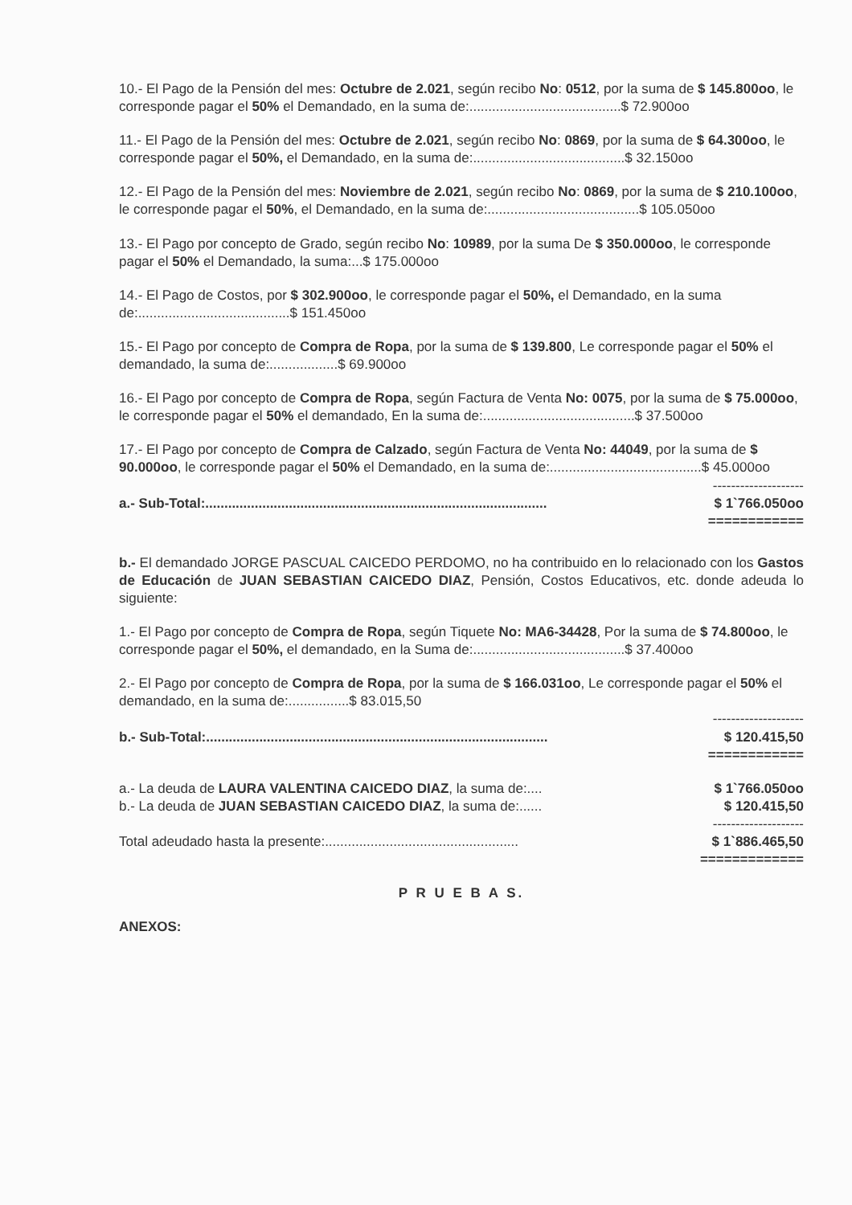10.- El Pago de la Pensión del mes: Octubre de 2.021, según recibo No: 0512, por la suma de $ 145.800oo, le corresponde pagar el 50% el Demandado, en la suma de:........................................$ 72.900oo
11.- El Pago de la Pensión del mes: Octubre de 2.021, según recibo No: 0869, por la suma de $ 64.300oo, le corresponde pagar el 50%, el Demandado, en la suma de:........................................$ 32.150oo
12.- El Pago de la Pensión del mes: Noviembre de 2.021, según recibo No: 0869, por la suma de $ 210.100oo, le corresponde pagar el 50%, el Demandado, en la suma de:........................................$ 105.050oo
13.- El Pago por concepto de Grado, según recibo No: 10989, por la suma De $ 350.000oo, le corresponde pagar el 50% el Demandado, la suma:...$ 175.000oo
14.- El Pago de Costos, por $ 302.900oo, le corresponde pagar el 50%, el Demandado, en la suma de:........................................$ 151.450oo
15.- El Pago por concepto de Compra de Ropa, por la suma de $ 139.800, Le corresponde pagar el 50% el demandado, la suma de:..................$ 69.900oo
16.- El Pago por concepto de Compra de Ropa, según Factura de Venta No: 0075, por la suma de $ 75.000oo, le corresponde pagar el 50% el demandado, En la suma de:........................................$ 37.500oo
17.- El Pago por concepto de Compra de Calzado, según Factura de Venta No: 44049, por la suma de $ 90.000oo, le corresponde pagar el 50% el Demandado, en la suma de:........................................$ 45.000oo
--------------------
a.- Sub-Total:.......................................................................................... $ 1`766.050oo
============
b.- El demandado JORGE PASCUAL CAICEDO PERDOMO, no ha contribuido en lo relacionado con los Gastos de Educación de JUAN SEBASTIAN CAICEDO DIAZ, Pensión, Costos Educativos, etc. donde adeuda lo siguiente:
1.- El Pago por concepto de Compra de Ropa, según Tiquete No: MA6-34428, Por la suma de $ 74.800oo, le corresponde pagar el 50%, el demandado, en la Suma de:........................................$ 37.400oo
2.- El Pago por concepto de Compra de Ropa, por la suma de $ 166.031oo, Le corresponde pagar el 50% el demandado, en la suma de:................$ 83.015,50
--------------------
b.- Sub-Total:.......................................................................................... $ 120.415,50
============
a.- La deuda de LAURA VALENTINA CAICEDO DIAZ, la suma de:.... $ 1`766.050oo
b.- La deuda de JUAN SEBASTIAN CAICEDO DIAZ, la suma de:...... $ 120.415,50
--------------------
Total adeudado hasta la presente:................................................... $ 1`886.465,50
=============
P R U E B A S.
ANEXOS: